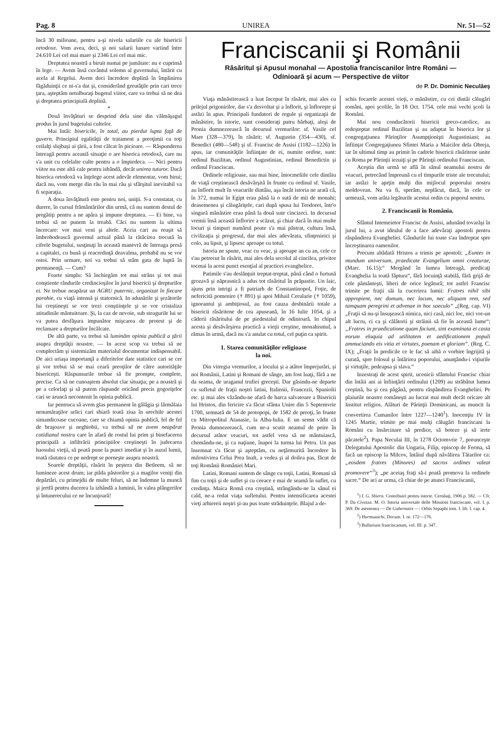Pag. 8 UNIREA Nr. 51—52
încă 30 milioane, pentru a-şi nivela salariile cu ale bisericii ortodoxe. Vom avea, deci, şi noi salarii lunare variind între 24.610 Lei cel mai mare şi 2346 Lei cel mai mic.
Dreptatea noastră a biruit numai pe jumătate: nu e cuprinsă în lege. — Avem însă cuvântul solemn al guvernului, întărit cu acela al Regelui. Avem deci încredere deplină în împlinirea făgăduinţii ce ni-s'a dat şi, considerând greutăţile prin cari trece ţara, aşteptăm netulburaţi bugetul viitor, care va trebui să ne dea şi dreptatea principială deplină.
*
Două învăţături se desprind dela sine din vălmăşagul produs în jurul bugetului cultelor.
Mai întâi: bisericile, în total, au pierdut lupta faţă de guvern. Principiul egalităţii de tratament a preoţimii cu toţi ceilalţi slujbaşi ai ţării, a fost călcat în picioare. — Răspunderea întreagă pentru această situaţie o are biserica ortodoxă, care nu s'a unit cu celelalte culte pentru a o împiedeca. — Nici pentru viitor nu este altă cale pentru isbândă, decât unirea tuturor. Dacă biserica ortodoxă va înţelege acest adevăr elementar, vom birui; dacă nu, vom merge din rău în mai rău şi sfârşitul inevitabil va fi separaţia.
A doua învăţătură este pentru noi, uniţii. S-a constatat, cu durere, în cursul frământărilor din urmă, că nu suntem destul de pregătiţi pentru a ne apăra şi impune dreptatea. — Ei bine, va trebui să ne punem la treabă. Căci nu suntem la ultima încercare: vor mai veni şi altele. Aceia cari au reuşit să îmbrobodească guvernul actual până la rătăcirea trecută în cifrele bugetului, susţinuţi în această manevră de întreaga presă a capitalei, cu bună şi reacredinţă deavalma, probabil nu se vor ostoi. Prin urmare, noi va trebui să stăm gata de luptă în permanenţă. — Cum?
Foarte simplu: Să închiegăm tot mai strâns şi tot mai conştiente rândurile credincioşilor în jurul bisericii şi drepturilor ei. Ne trebue neapărat un AGRU puternic, organizat în fiecare parohie, cu viaţă intensă şi statornică. In adunările şi şezătorile lui creştineşti se vor trezi conştiinţele şi se vor cristaliza atitudinile mântuitoare. Şi, la caz de nevoie, sub steagurile lui se va putea desfăşura impunător mişcarea de protest şi de reclamare a drepturilor încălcate.
De altă parte, va trebui să luminăm opinia publică a ţării asupra dreptăţii noastre. — In acest scop va trebui să ne complectăm şi sistemizăm materialul documentar indispensabil. De aici uriaşa importanţă a diferitelor date statistice cari se cer şi vor trebui să se mai ceară preoţilor de către autorităţile bisericeşti. Răspunsurile trebue să fie prompte, complete, precise. Ca să ne cunoaştem absolut clar situaţia; pe a noastră şi pe a celorlaţi şi să putem răspunde oricând precis gogoriţelor cari se aruncă necontenit în opinia publică.
Iar pentruca să avem glas permanent în gălăgia şi lărmălaia nenumăraţilor urlici cari sbiară toată ziua în urechile acestei simandicoase cucoane, care se chiamă opinia publică, fel de fel de braşoave şi neghiobii, va trebui să ne avem neapărat cotidianul nostru care în afară de rostul lui prim şi binefacerea principală a infiltrării principiilor creştineşti în judecarea haosului vieţii, să poată pune la punct imediat şi în auzul lumii, toată răutatea ce pe nedrept se porneşte asupra noastră.
Soarele dreptăţii, răsărit în peştera din Betleem, să ne lumineze acest drum; iar pilda păstorilor şi a magilor veniţi din depărtări, cu primejdii de multe feluri, să ne îndemne la muncă şi jertfă pentru ducerea la izbândă a luminii, în valea plângerilor şi întunerecului ce ne încunjoară!
Franciscanii şi Românii
Răsăritul şi Apusul monahal — Apostolia franciscanilor între Români —
Odinioară şi acum — Perspective de viitor
de P. Dr. Dominic Neculăeş
Viaţa mănăstirească a luat început în răsărit, mai ales cu prilejul prigonirilor, dar s'a desvoltat şi a înflorit, şi înfloreşte şi astăzi în apus. Principali fundatori de regule şi organizaţii de mănăstire, în istorie, sunt consideraţi patru bărbaţi, aleşi de Pronia dumnezeească în decursul vremurilor: sf. Vasile cel Mare (328—379), în răsărit; sf. Augustin (354—430), sf. Benedict (480—548) şi sf. Francisc de Assisi (1182—1226) în apus, iar comunităţile înfiinţate de ei, numite ordine, sunt: ordinul Bazilitan, ordinul Augustinian, ordinul Benedictin şi ordinul Franciscan.
Ordinele religioase, sau mai bine, întocmeliile cele dintâiu de viaţă creştinească desăvârşită în frunte cu ordinul sf. Vasile, au înflorit mult în veacurile dintâiu, aşa încât istoria ne arată că, în 372, numai în Egipt erau până la o sută de mii de monahi; deasemenea şi călugăriţele, cari după spusa lui Teodoret, într'o singură mănăstire erau până la două sute cincizeci. In decursul vremii însă această înflorire a scăzut, şi chiar dacă în mai multe locuri şi timpuri numărul poate s'a mai păstrat, cultura însă, civilizaţia şi progresul, dar mai ales adevărata, sfinţenieici şi colo, au lipsit, şi lipsesc aproape cu totul.
Istoria ne spune, veac cu veac, şi aproape an cu an, cele ce s'au petrecut în răsărit, mai ales dela secolul al cincilea, privitor tocmai la acest punct esenţial al practicei evanghelice.
Patimile s'au deslănţuit treptat-treptat, până când o furtună grozavă şi năprasnică a adus tot răsăritul în prăpastie. Un laic, ajuns prin intrigi a fi patriarh de Constantinopol, Foţie, de nefericită pomenire († 891) şi apoi Mihail Cerularie († 1059), ignorantul şi ambiţiosul, au fost cauza desbinării totale a bisericii răsăritene de cea apuseană, în 16 Iulie 1054, şi a căderii răsăritului de pe piedestalul de odinioară. In chipul acesta şi desăvârşirea practică a vieţii creştine, monahismul, a rămas în urmă, dacă nu s'a anulat cu totul, cel puţin ca spirit.
1. Starea comunităţilor religioase
la noi.
Din vitregia vremurilor, a locului şi a atâtor împrejurări, şi noi Românii, Latini şi Romani de sânge, am fost luaţi, fără a ne da seama, de uraganul trufiei greceşti. Dar găsindu-ne departe cu sufletul de fraţii noştri latini, Italienii, Francezii, Spaniolii etc. şi mai ales văzându-ne afară de barca salvatoare a Bisericii lui Hristos, din fericire s'a făcut sfânta Unire din 5 Septemvrie 1700, semnată de 54 de protopopi, de 1582 de preoţi, în frunte cu Mitropolitul Atanasie, la Alba-Iulia. E un semn vădit că Pronia dumnezeească, cum ne-a scutit neamul de peire în decursul atâtor veacuri, tot astfel vrea să ne mântuiască, chemându-ne, şi ca naţiune, înapoi la turma lui Petru. Un pas însemnat s'a făcut şi aşteptăm, cu neţărmurită încredere în milostivirea Celui Prea Inalt, a vedea şi al doilea pas, făcut de toţi Românii României Mari.
Latini, Romani suntem de sânge cu toţii, Latini, Romani să fim cu toţii şi de suflet şi cu ceeace e mai de seamă în suflet, cu credinţa. Maica Romă cea creştină, strângându-ne la sânul ei cald, ne-a redat viaţa sufletului. Pentru intensificarea acestei vieţi arhiereii noştri şi-au pus toate străduinţele. Blajul a de-
schis focarele acestei vieţi, o mănăstire, cu cei dintâi călugări români, apoi şcolile, în 18 Oct. 1754, cele mai vechi şcoli la Români.
Mai nou conducătorii bisericii greco-catolice, au redeşteptat ordinul Bazilitan şi au adaptat în biserica lor şi congregaţiunea Părinţilor Asumpţionişti Augustiniani; au înfiinţat Congregaţiunea Sfintei Maria a Maicilor dela Obreja, iar în ultimul timp au primit în cadrele bisericii răsăritene unite cu Roma pe Părinţii iezuiţi şi pe Părinţii ordinului Franciscan.
Aceştia din urmă se află în sânul neamului nostru de veacuri, petrecând împreună cu el timpurile triste ale trecutului; iar astăzi le aprţin mulţi din mijlocul poporului nostru moldovean. Nu va fi, sperăm, neplăcut, dacă, în cele ce urmează, vom arăta legăturile acestui ordin cu poporul nostru.
2. Franciscanii în România.
Sfântul Intemeietor Francisc de Assisi, adunând tovarăşi în jurul lui, a avut idealul de a face adevăraţi apostoli pentru răspândirea Evangheliei. Gândurile lui toate s'au îndreptat spre încreştinarea oamenilor.
Precum altădată Hristos a trimis pe apostoli: „Euntes in mundum universum, praedicate Evangelium omni creaturae, (Marc. 16.15):“ Mergând în lumea întreagă, predicaţi Evanghelia la toată făptura“, fără locuinţă stabilă, fără grijă de cele pământeşti, liberi de orice legătură; tot astfel Francisc trimite pe fraţii săi la cucerirea lumii: Fratres nihil sibi appropient, nec domum, nec locum, nec aliquam rem, sed tamquam peregrini et advenae in hoc saeculo“ „(Reg. cap. VI) „Fraţii să nu-şi însuşească nimica, nici casă, nici loc, nici vre-un alt lucru, ci ca şi călătorii şi străinii să fie în această lume“; „Fratres in praedicatione quam faciunt, sint examinata et casta eorum eloquia ad utilitatem et aedificationem populi ammuciando eis vitia et virtutes, poenam et gloriam“. (Reg. C. IX); „Fraţii în predicile ce le fac să aibă o vorbire îngrijită şi curată, spre folosul şi întărirea poporului, anunţându-i viţiurile şi virtuţile, pedeapsa şi slava.“
Inzestraţi de acest spirit, ucenicii sfântului Francisc chiar din întâii ani ai înfiinţării ordinului (1209) au străbătut lumea creştină, ba şi cea păgână, pentru răspândirea Evangheliei. Pe plaiurile noastre româneşti au lucrat mai mult decât oricare alt Institut religios. Alături de Părinţii Dominicani, au muncit la convertirea Cumanilor între 1227—1240<sup>1</sup>). Inocenţiu IV în 1245 Martie, trimite pe mai mulţi călugări franciscani la Români cu însărcinare să predice, să boteze şi să ierte păcatele<sup>2</sup>). Papa Neculai III, în 1278 Octomvrie 7, porunceşte Delegatului Apostolic din Ungaria, Filip, episcop de Ferma, să facă un episcop la Milcov, întâiul după năvălirea Tătarilor ca: „eosdem fratres (Minores) ad sacros ordines valeat promovere“<sup>3</sup>); „pe aceiaş fraţi să-i poată promova la ordinele sacre.“ De aci ar urma, că chiar de pe atunci Franciscanii,
<sup>1</sup>) I. G. Sbiera. Contribuiri pentru istorie. Cernăuţi, 1906 p. 582. — Cfr. P. Da Civezza. M. O. Istoria universale delle Missioni franciscane, vol. I. p. 369. De asemenea — De Gubernatis —: Orbis Sepaphi tom. I. lib. I. cap. 4.
<sup>2</sup>) Hurmuzachi, Docum. I. nr. 172—176.
<sup>3</sup>) Bullarium franciscanum, vol. III. p. 347.